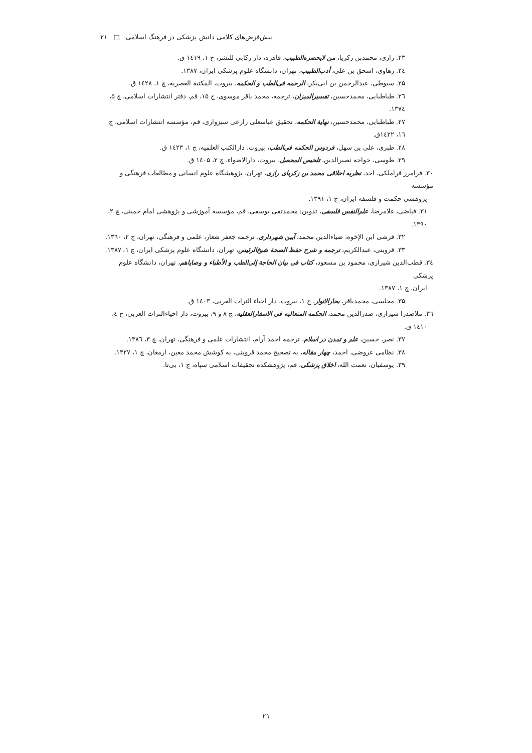پیش‌فرض‌های کلامی دانش پزشکی در فرهنگ اسلامی □ ۲۱
۲۳. رازی، محمدبن زکریا، من لایحضره‌الطبیب، قاهره، دار رکابی للنشر، چ ۱، ۱٤۱۹ ق.
۲٤. رهاوی، اسحق بن علی، أدب‌الطبیب، تهران، دانشگاه علوم پزشکی ایران، ۱۳۸۷.
۲۵. سیوطی، عبدالرحمن بن ابی‌بکر، الرحمه فی‌الطب و الحکمه، بیروت، المکتبة العصریه، چ ۱، ۱٤۲۸ ق.
۲٦. طباطبایی، محمدحسین، تفسیرالمیزان، ترجمه، محمد باقر موسوی، ج ۱۵، قم، دفتر انتشارات اسلامی، چ ۵، ۱۳۷٤.
۲۷. طباطبایی، محمدحسین، نهایة الحکمه، تحقیق عباسعلی زارعی سبزواری، قم، مؤسسه انتشارات اسلامی، چ ۱٦، ۱٤۲۲ق.
۲۸. طبری، علی بن سهل، فردوس الحکمه فی‌الطب، بیروت، دارالکتب العلمیه، چ ۱، ۱٤۲۳ ق.
۲۹. طوسی، خواجه نصیرالدین، تلخیص المحصل، بیروت، دارالاضواء، چ ۲، ۱٤۰۵ ق.
۳۰. فرامرز قراملکی، احد، نظریه اخلاقی محمد بن زکریای رازی، تهران، پژوهشگاه علوم انسانی و مطالعات فرهنگی و مؤسسه
پژوهشی حکمت و فلسفه ایران، چ ۱، ۱۳۹۱.
۳۱. فیاضی، غلامرضا، علم‌النفس فلسفی، تدوین: محمدتقی یوسفی، قم، مؤسسه آموزشی و پژوهشی امام خمینی، چ ۲، ۱۳۹۰.
۳۲. قرشی ابن الإخوه، ضیاءالدین محمد، آیین شهرداری، ترجمه جعفر شعار، علمی و فرهنگی، تهران، چ ۲، ۱۳٦۰.
۳۳. قزوینی، عبدالکریم، ترجمه و شرح حفظ الصحة شیخ‌الرئیس، تهران، دانشگاه علوم پزشکی ایران، چ ۱، ۱۳۸۷.
۳٤. قطب‌الدین شیرازی، محمود بن مسعود، کتاب فی بیان الحاجة إلی‌الطب و الأطباء و وصایاهم، تهران، دانشگاه علوم پزشکی
ایران، چ ۱، ۱۳۸۷.
۳۵. مجلسی، محمدباقر، بحارالانوار، ج ۱، بیروت، دار احیاء التراث العربی، ۱٤۰۳ ق.
۳٦. ملاصدرا شیرازی، صدرالدین محمد، الحکمه المتعالیه فی الاسفارالعقلیه، ج ۸ و ۹، بیروت، دار احیاءالتراث العربی، چ ٤،
۱٤۱۰ ق.
۳۷. نصر، حسین، علم و تمدن در اسلام، ترجمه احمد آرام، انتشارات علمی و فرهنگی، تهران، چ ۳، ۱۳۸٦.
۳۸. نظامی عروضی، احمد، چهار مقاله، به تصحیح محمد قزوینی، به کوشش محمد معین، ارمغان، چ ۱، ۱۳۲۷.
۳۹. یوسفیان، نعمت الله، اخلاق پزشکی، قم، پژوهشکده تحقیقات اسلامی سپاه، چ ۱، بی‌تا.
۲۱